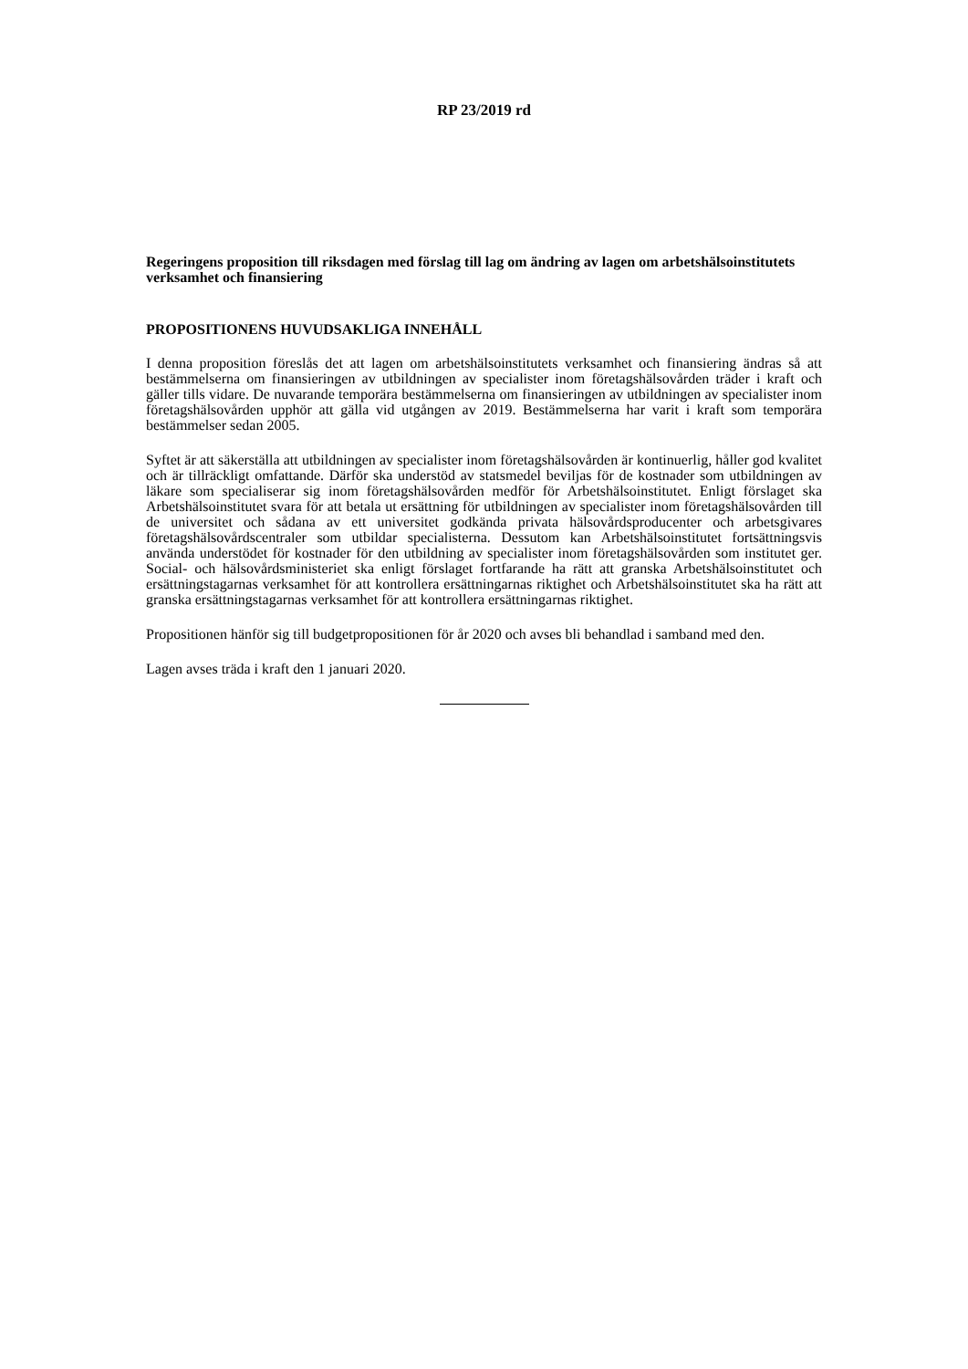RP 23/2019 rd
Regeringens proposition till riksdagen med förslag till lag om ändring av lagen om arbets­hälsoinstitutets verksamhet och finansiering
PROPOSITIONENS HUVUDSAKLIGA INNEHÅLL
I denna proposition föreslås det att lagen om arbetshälsoinstitutets verksamhet och finansiering ändras så att bestämmelserna om finansieringen av utbildningen av specialister inom företagshälsovården träder i kraft och gäller tills vidare. De nuvarande temporära bestämmelserna om finansieringen av utbildningen av specialister inom företagshälsovården upphör att gälla vid utgången av 2019. Bestämmelserna har varit i kraft som temporära bestämmelser sedan 2005.
Syftet är att säkerställa att utbildningen av specialister inom företagshälsovården är kontinuerlig, håller god kvalitet och är tillräckligt omfattande. Därför ska understöd av statsmedel beviljas för de kostnader som utbildningen av läkare som specialiserar sig inom företagshälsovården medför för Arbetshälsoinstitutet. Enligt förslaget ska Arbetshälsoinstitutet svara för att betala ut ersättning för utbildningen av specialister inom företagshälsovården till de universitet och sådana av ett universitet godkända privata hälsovårdsproducenter och arbetsgivares företagshälsovårdscentraler som utbildar specialisterna. Dessutom kan Arbetshälsoinstitutet fortsättningsvis använda understödet för kostnader för den utbildning av specialister inom företagshälsovården som institutet ger. Social- och hälsovårdsministeriet ska enligt förslaget fortfarande ha rätt att granska Arbetshälsoinstitutet och ersättningstagarnas verksamhet för att kontrollera ersättningarnas riktighet och Arbetshälsoinstitutet ska ha rätt att granska ersättningstagarnas verksamhet för att kontrollera ersättningarnas riktighet.
Propositionen hänför sig till budgetpropositionen för år 2020 och avses bli behandlad i samband med den.
Lagen avses träda i kraft den 1 januari 2020.